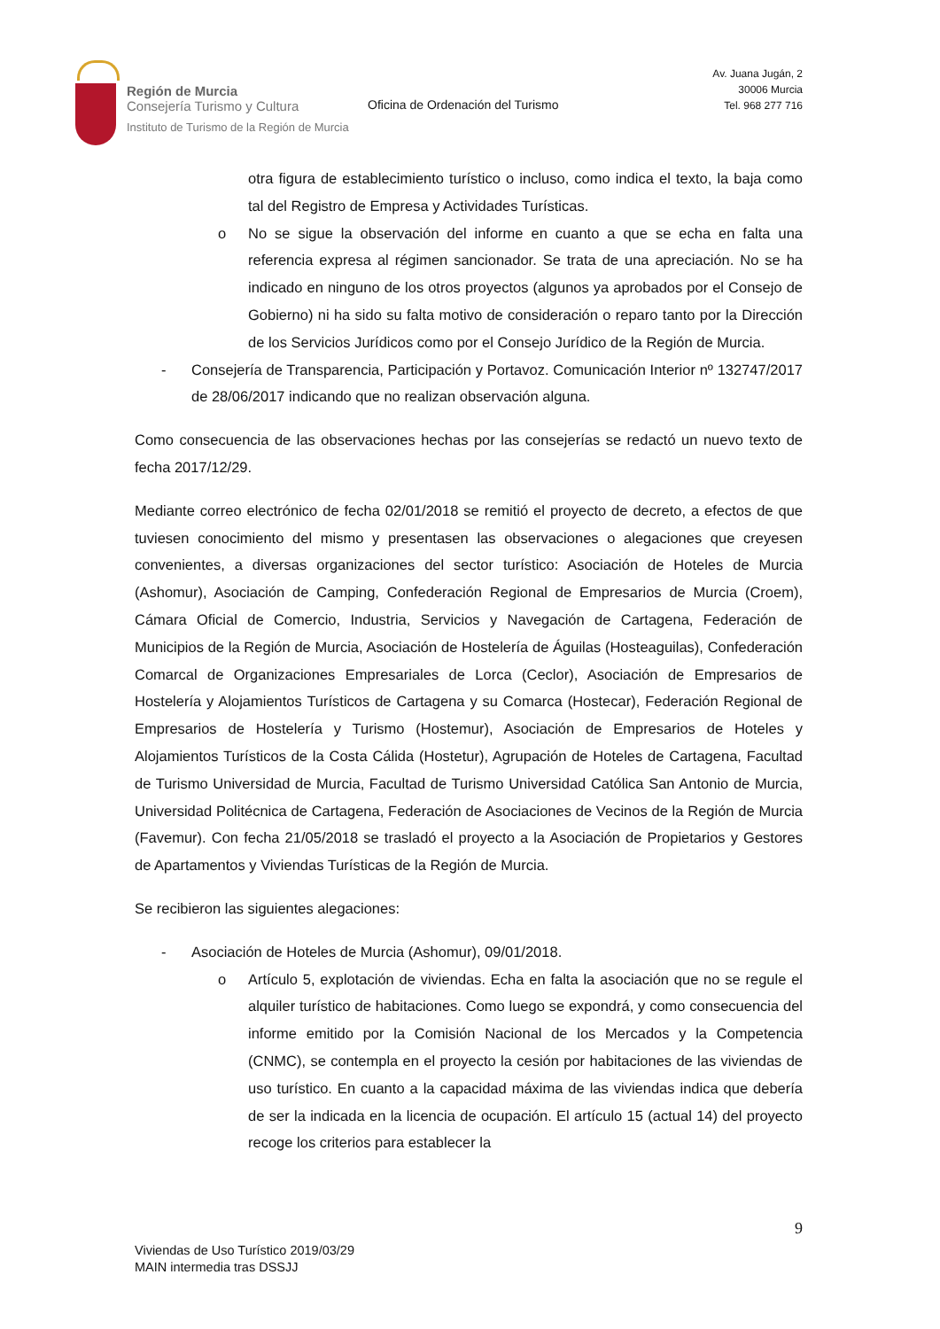Región de Murcia
Consejería Turismo y Cultura
Instituto de Turismo de la Región de Murcia
Oficina de Ordenación del Turismo
Av. Juana Jugán, 2
30006 Murcia
Tel. 968 277 716
otra figura de establecimiento turístico o incluso, como indica el texto, la baja como tal del Registro de Empresa y Actividades Turísticas.
o No se sigue la observación del informe en cuanto a que se echa en falta una referencia expresa al régimen sancionador. Se trata de una apreciación. No se ha indicado en ninguno de los otros proyectos (algunos ya aprobados por el Consejo de Gobierno) ni ha sido su falta motivo de consideración o reparo tanto por la Dirección de los Servicios Jurídicos como por el Consejo Jurídico de la Región de Murcia.
- Consejería de Transparencia, Participación y Portavoz. Comunicación Interior nº 132747/2017 de 28/06/2017 indicando que no realizan observación alguna.
Como consecuencia de las observaciones hechas por las consejerías se redactó un nuevo texto de fecha 2017/12/29.
Mediante correo electrónico de fecha 02/01/2018 se remitió el proyecto de decreto, a efectos de que tuviesen conocimiento del mismo y presentasen las observaciones o alegaciones que creyesen convenientes, a diversas organizaciones del sector turístico: Asociación de Hoteles de Murcia (Ashomur), Asociación de Camping, Confederación Regional de Empresarios de Murcia (Croem), Cámara Oficial de Comercio, Industria, Servicios y Navegación de Cartagena, Federación de Municipios de la Región de Murcia, Asociación de Hostelería de Águilas (Hosteaguilas), Confederación Comarcal de Organizaciones Empresariales de Lorca (Ceclor), Asociación de Empresarios de Hostelería y Alojamientos Turísticos de Cartagena y su Comarca (Hostecar), Federación Regional de Empresarios de Hostelería y Turismo (Hostemur), Asociación de Empresarios de Hoteles y Alojamientos Turísticos de la Costa Cálida (Hostetur), Agrupación de Hoteles de Cartagena, Facultad de Turismo Universidad de Murcia, Facultad de Turismo Universidad Católica San Antonio de Murcia, Universidad Politécnica de Cartagena, Federación de Asociaciones de Vecinos de la Región de Murcia (Favemur). Con fecha 21/05/2018 se trasladó el proyecto a la Asociación de Propietarios y Gestores de Apartamentos y Viviendas Turísticas de la Región de Murcia.
Se recibieron las siguientes alegaciones:
- Asociación de Hoteles de Murcia (Ashomur), 09/01/2018.
o Artículo 5, explotación de viviendas. Echa en falta la asociación que no se regule el alquiler turístico de habitaciones. Como luego se expondrá, y como consecuencia del informe emitido por la Comisión Nacional de los Mercados y la Competencia (CNMC), se contempla en el proyecto la cesión por habitaciones de las viviendas de uso turístico. En cuanto a la capacidad máxima de las viviendas indica que debería de ser la indicada en la licencia de ocupación. El artículo 15 (actual 14) del proyecto recoge los criterios para establecer la
9
Viviendas de Uso Turístico 2019/03/29
MAIN intermedia tras DSSJJ